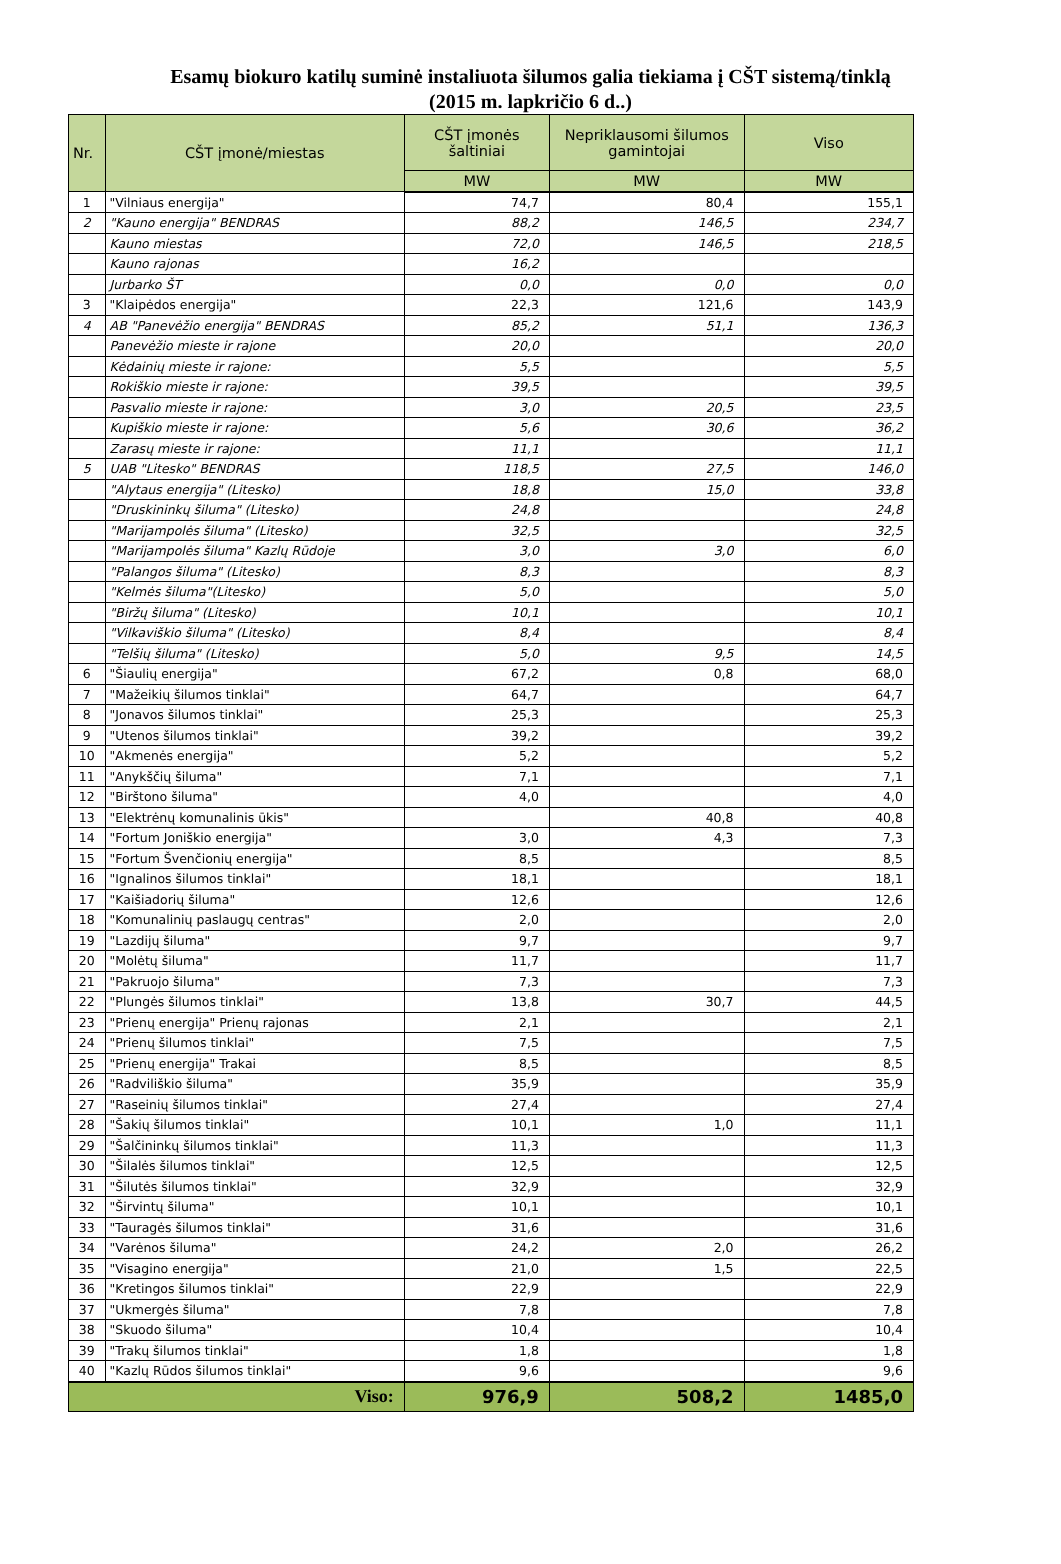Esamų biokuro katilų suminė instaliuota šilumos galia tiekiama į CŠT sistemą/tinklą
(2015 m. lapkričio 6 d..)
| Nr. | CŠT įmonė/miestas | CŠT įmonės šaltiniai | Nepriklausomi šilumos gamintojai | Viso |
| --- | --- | --- | --- | --- |
| | | MW | MW | MW |
| 1 | "Vilniaus energija" | 74,7 | 80,4 | 155,1 |
| 2 | "Kauno energija" BENDRAS | 88,2 | 146,5 | 234,7 |
| | Kauno miestas | 72,0 | 146,5 | 218,5 |
| | Kauno rajonas | 16,2 | | |
| | Jurbarko ŠT | 0,0 | 0,0 | 0,0 |
| 3 | "Klaipėdos energija" | 22,3 | 121,6 | 143,9 |
| 4 | AB "Panevėžio energija" BENDRAS | 85,2 | 51,1 | 136,3 |
| | Panevėžio mieste ir rajone | 20,0 | | 20,0 |
| | Kėdainių mieste ir rajone: | 5,5 | | 5,5 |
| | Rokiškio mieste ir rajone: | 39,5 | | 39,5 |
| | Pasvalio mieste ir rajone: | 3,0 | 20,5 | 23,5 |
| | Kupiškio mieste ir rajone: | 5,6 | 30,6 | 36,2 |
| | Zarasų mieste ir rajone: | 11,1 | | 11,1 |
| 5 | UAB "Litesko" BENDRAS | 118,5 | 27,5 | 146,0 |
| | "Alytaus energija" (Litesko) | 18,8 | 15,0 | 33,8 |
| | "Druskininkų šiluma" (Litesko) | 24,8 | | 24,8 |
| | "Marijampolės šiluma" (Litesko) | 32,5 | | 32,5 |
| | "Marijampolės šiluma" Kazlų Rūdoje | 3,0 | 3,0 | 6,0 |
| | "Palangos šiluma" (Litesko) | 8,3 | | 8,3 |
| | "Kelmės šiluma"(Litesko) | 5,0 | | 5,0 |
| | "Biržų šiluma" (Litesko) | 10,1 | | 10,1 |
| | "Vilkaviškio šiluma" (Litesko) | 8,4 | | 8,4 |
| | "Telšių šiluma" (Litesko) | 5,0 | 9,5 | 14,5 |
| 6 | "Šiaulių energija" | 67,2 | 0,8 | 68,0 |
| 7 | "Mažeikių šilumos tinklai" | 64,7 | | 64,7 |
| 8 | "Jonavos šilumos tinklai" | 25,3 | | 25,3 |
| 9 | "Utenos šilumos tinklai" | 39,2 | | 39,2 |
| 10 | "Akmenės energija" | 5,2 | | 5,2 |
| 11 | "Anykščių šiluma" | 7,1 | | 7,1 |
| 12 | "Birštono šiluma" | 4,0 | | 4,0 |
| 13 | "Elektrėnų komunalinis ūkis" | | 40,8 | 40,8 |
| 14 | "Fortum Joniškio energija" | 3,0 | 4,3 | 7,3 |
| 15 | "Fortum Švenčionių energija" | 8,5 | | 8,5 |
| 16 | "Ignalinos šilumos tinklai" | 18,1 | | 18,1 |
| 17 | "Kaišiadorių šiluma" | 12,6 | | 12,6 |
| 18 | "Komunalinių paslaugų centras" | 2,0 | | 2,0 |
| 19 | "Lazdijų šiluma" | 9,7 | | 9,7 |
| 20 | "Molėtų šiluma" | 11,7 | | 11,7 |
| 21 | "Pakruojo šiluma" | 7,3 | | 7,3 |
| 22 | "Plungės šilumos tinklai" | 13,8 | 30,7 | 44,5 |
| 23 | "Prienų energija" Prienų rajonas | 2,1 | | 2,1 |
| 24 | "Prienų šilumos tinklai" | 7,5 | | 7,5 |
| 25 | "Prienų energija" Trakai | 8,5 | | 8,5 |
| 26 | "Radviliškio šiluma" | 35,9 | | 35,9 |
| 27 | "Raseinių šilumos tinklai" | 27,4 | | 27,4 |
| 28 | "Šakių šilumos tinklai" | 10,1 | 1,0 | 11,1 |
| 29 | "Šalčininkų šilumos tinklai" | 11,3 | | 11,3 |
| 30 | "Šilalės šilumos tinklai" | 12,5 | | 12,5 |
| 31 | "Šilutės šilumos tinklai" | 32,9 | | 32,9 |
| 32 | "Širvintų šiluma" | 10,1 | | 10,1 |
| 33 | "Tauragės šilumos tinklai" | 31,6 | | 31,6 |
| 34 | "Varėnos šiluma" | 24,2 | 2,0 | 26,2 |
| 35 | "Visagino energija" | 21,0 | 1,5 | 22,5 |
| 36 | "Kretingos šilumos tinklai" | 22,9 | | 22,9 |
| 37 | "Ukmergės šiluma" | 7,8 | | 7,8 |
| 38 | "Skuodo šiluma" | 10,4 | | 10,4 |
| 39 | "Trakų šilumos tinklai" | 1,8 | | 1,8 |
| 40 | "Kazlų Rūdos šilumos tinklai" | 9,6 | | 9,6 |
| Viso: | | 976,9 | 508,2 | 1485,0 |